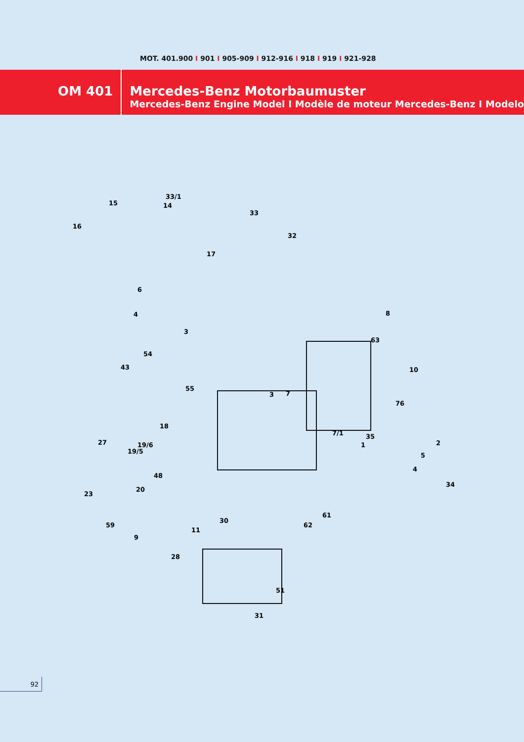MOT. 401.900 I 901 I 905-909 I 912-916 I 918 I 919 I 921-928
OM 401 Mercedes-Benz Motorbaumuster
Mercedes-Benz Engine Model I Modèle de moteur Mercedes-Benz I Modelo
33/1
14
15
16
33
32
17
6
4
3
8
63
54
43
55
3
7
10
76
7/1
27
18
35
1
2
19/6
19/5
5
4
48
23
20
34
61
30
62
11
59
9
28
51
31
92